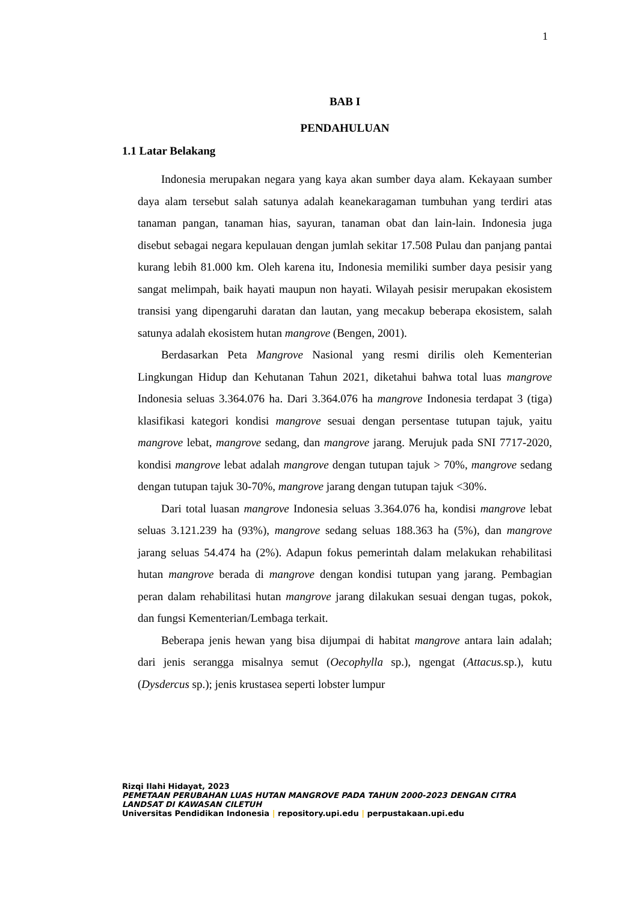1
BAB I
PENDAHULUAN
1.1 Latar Belakang
Indonesia merupakan negara yang kaya akan sumber daya alam. Kekayaan sumber daya alam tersebut salah satunya adalah keanekaragaman tumbuhan yang terdiri atas tanaman pangan, tanaman hias, sayuran, tanaman obat dan lain-lain. Indonesia juga disebut sebagai negara kepulauan dengan jumlah sekitar 17.508 Pulau dan panjang pantai kurang lebih 81.000 km. Oleh karena itu, Indonesia memiliki sumber daya pesisir yang sangat melimpah, baik hayati maupun non hayati. Wilayah pesisir merupakan ekosistem transisi yang dipengaruhi daratan dan lautan, yang mecakup beberapa ekosistem, salah satunya adalah ekosistem hutan mangrove (Bengen, 2001).
Berdasarkan Peta Mangrove Nasional yang resmi dirilis oleh Kementerian Lingkungan Hidup dan Kehutanan Tahun 2021, diketahui bahwa total luas mangrove Indonesia seluas 3.364.076 ha. Dari 3.364.076 ha mangrove Indonesia terdapat 3 (tiga) klasifikasi kategori kondisi mangrove sesuai dengan persentase tutupan tajuk, yaitu mangrove lebat, mangrove sedang, dan mangrove jarang. Merujuk pada SNI 7717-2020, kondisi mangrove lebat adalah mangrove dengan tutupan tajuk > 70%, mangrove sedang dengan tutupan tajuk 30-70%, mangrove jarang dengan tutupan tajuk <30%.
Dari total luasan mangrove Indonesia seluas 3.364.076 ha, kondisi mangrove lebat seluas 3.121.239 ha (93%), mangrove sedang seluas 188.363 ha (5%), dan mangrove jarang seluas 54.474 ha (2%). Adapun fokus pemerintah dalam melakukan rehabilitasi hutan mangrove berada di mangrove dengan kondisi tutupan yang jarang. Pembagian peran dalam rehabilitasi hutan mangrove jarang dilakukan sesuai dengan tugas, pokok, dan fungsi Kementerian/Lembaga terkait.
Beberapa jenis hewan yang bisa dijumpai di habitat mangrove antara lain adalah; dari jenis serangga misalnya semut (Oecophylla sp.), ngengat (Attacus. sp.), kutu (Dysdercus sp.); jenis krustasea seperti lobster lumpur
Rizqi Ilahi Hidayat, 2023
PEMETAAN PERUBAHAN LUAS HUTAN MANGROVE PADA TAHUN 2000-2023 DENGAN CITRA
LANDSAT DI KAWASAN CILETUH
Universitas Pendidikan Indonesia | repository.upi.edu | perpustakaan.upi.edu